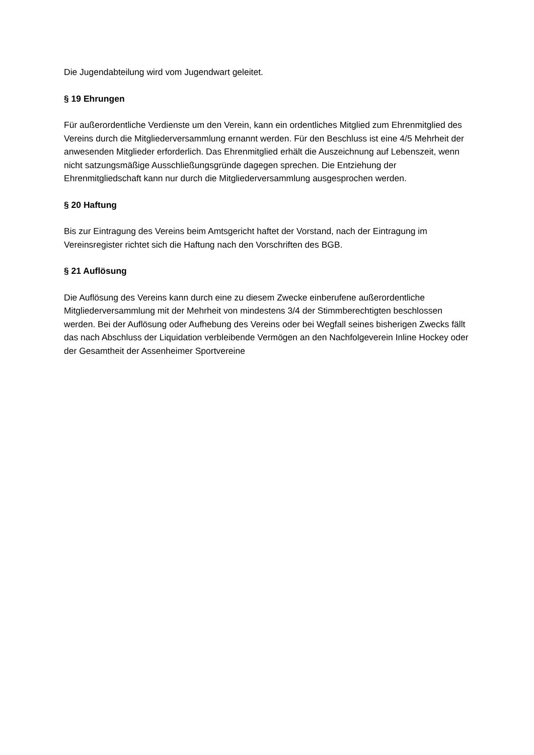Die Jugendabteilung wird vom Jugendwart geleitet.
§ 19 Ehrungen
Für außerordentliche Verdienste um den Verein, kann ein ordentliches Mitglied zum Ehrenmitglied des Vereins durch die Mitgliederversammlung ernannt werden. Für den Beschluss ist eine 4/5 Mehrheit der anwesenden Mitglieder erforderlich. Das Ehrenmitglied erhält die Auszeichnung auf Lebenszeit, wenn nicht satzungsmäßige Ausschließungsgründe dagegen sprechen. Die Entziehung der Ehrenmitgliedschaft kann nur durch die Mitgliederversammlung ausgesprochen werden.
§ 20 Haftung
Bis zur Eintragung des Vereins beim Amtsgericht haftet der Vorstand, nach der Eintragung im Vereinsregister richtet sich die Haftung nach den Vorschriften des BGB.
§ 21 Auflösung
Die Auflösung des Vereins kann durch eine zu diesem Zwecke einberufene außerordentliche Mitgliederversammlung mit der Mehrheit von mindestens 3/4 der Stimmberechtigten beschlossen werden. Bei der Auflösung oder Aufhebung des Vereins oder bei Wegfall seines bisherigen Zwecks fällt das nach Abschluss der Liquidation verbleibende Vermögen an den Nachfolgeverein Inline Hockey oder der Gesamtheit der Assenheimer Sportvereine